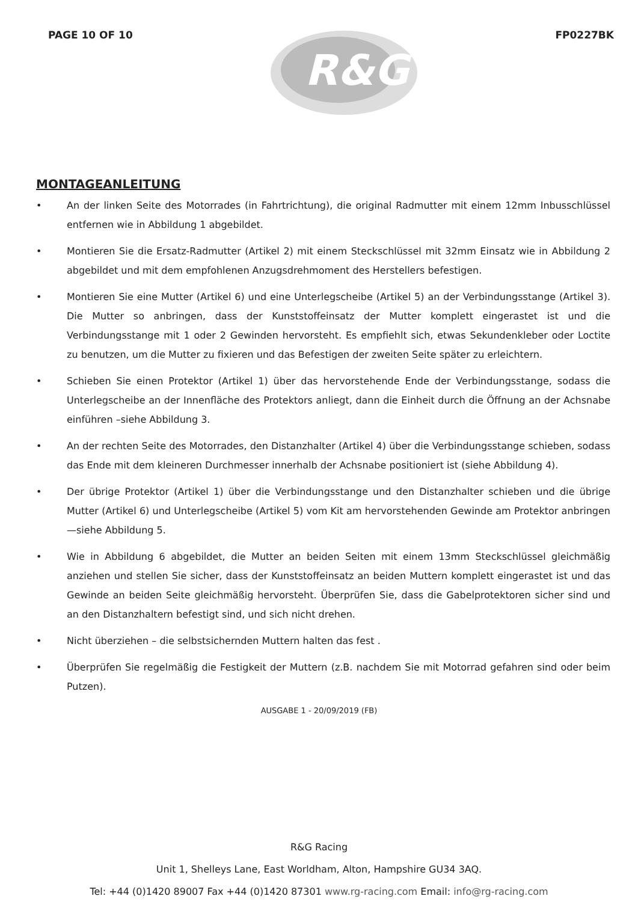PAGE 10 OF 10
R&G
FP0227BK
MONTAGEANLEITUNG
• An der linken Seite des Motorrades (in Fahrtrichtung), die original Radmutter mit einem 12mm Inbusschlüssel entfernen wie in Abbildung 1 abgebildet.
• Montieren Sie die Ersatz-Radmutter (Artikel 2) mit einem Steckschlüssel mit 32mm Einsatz wie in Abbildung 2 abgebildet und mit dem empfohlenen Anzugsdrehmoment des Herstellers befestigen.
• Montieren Sie eine Mutter (Artikel 6) und eine Unterlegscheibe (Artikel 5) an der Verbindungsstange (Artikel 3). Die Mutter so anbringen, dass der Kunststoffeinsatz der Mutter komplett eingerastet ist und die Verbindungsstange mit 1 oder 2 Gewinden hervorsteht. Es empfiehlt sich, etwas Sekundenkleber oder Loctite zu benutzen, um die Mutter zu fixieren und das Befestigen der zweiten Seite später zu erleichtern.
• Schieben Sie einen Protektor (Artikel 1) über das hervorstehende Ende der Verbindungsstange, sodass die Unterlegscheibe an der Innenfläche des Protektors anliegt, dann die Einheit durch die Öffnung an der Achsnabe einführen –siehe Abbildung 3.
• An der rechten Seite des Motorrades, den Distanzhalter (Artikel 4) über die Verbindungsstange schieben, sodass das Ende mit dem kleineren Durchmesser innerhalb der Achsnabe positioniert ist (siehe Abbildung 4).
• Der übrige Protektor (Artikel 1) über die Verbindungsstange und den Distanzhalter schieben und die übrige Mutter (Artikel 6) und Unterlegscheibe (Artikel 5) vom Kit am hervorstehenden Gewinde am Protektor anbringen—siehe Abbildung 5.
• Wie in Abbildung 6 abgebildet, die Mutter an beiden Seiten mit einem 13mm Steckschlüssel gleichmäßig anziehen und stellen Sie sicher, dass der Kunststoffeinsatz an beiden Muttern komplett eingerastet ist und das Gewinde an beiden Seite gleichmäßig hervorsteht. Überprüfen Sie, dass die Gabelprotektoren sicher sind und an den Distanzhaltern befestigt sind, und sich nicht drehen.
• Nicht überziehen – die selbstsichernden Muttern halten das fest .
• Überprüfen Sie regelmäßig die Festigkeit der Muttern (z.B. nachdem Sie mit Motorrad gefahren sind oder beim Putzen).
AUSGABE 1 - 20/09/2019 (FB)
R&G Racing
Unit 1, Shelleys Lane, East Worldham, Alton, Hampshire GU34 3AQ.
Tel: +44 (0)1420 89007 Fax +44 (0)1420 87301 www.rg-racing.com Email: info@rg-racing.com